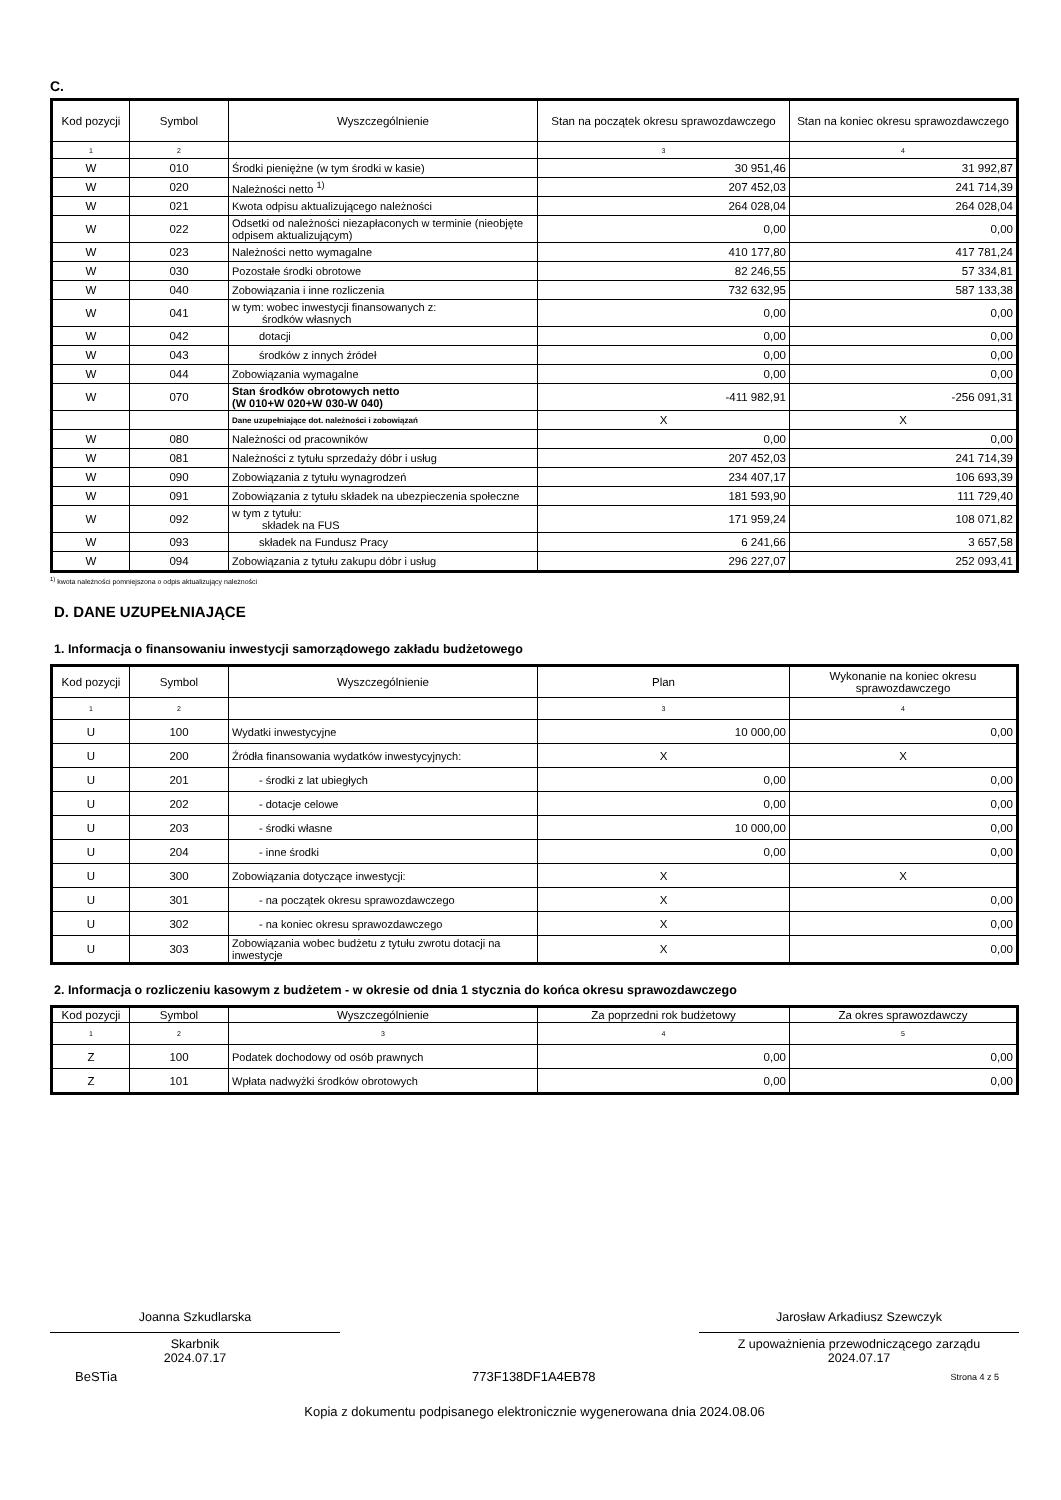C.
| Kod pozycji | Symbol | Wyszczególnienie | Stan na początek okresu sprawozdawczego | Stan na koniec okresu sprawozdawczego |
| --- | --- | --- | --- | --- |
| 1 | 2 | | 3 | 4 |
| W | 010 | Środki pieniężne (w tym środki w kasie) | 30 951,46 | 31 992,87 |
| W | 020 | Należności netto <sup>1)</sup> | 207 452,03 | 241 714,39 |
| W | 021 | Kwota odpisu aktualizującego należności | 264 028,04 | 264 028,04 |
| W | 022 | Odsetki od należności niezapłaconych w terminie (nieobjęte odpisem aktualizującym) | 0,00 | 0,00 |
| W | 023 | Należności netto wymagalne | 410 177,80 | 417 781,24 |
| W | 030 | Pozostałe środki obrotowe | 82 246,55 | 57 334,81 |
| W | 040 | Zobowiązania i inne rozliczenia | 732 632,95 | 587 133,38 |
| W | 041 | w tym: wobec inwestycji finansowanych z: środków własnych | 0,00 | 0,00 |
| W | 042 | dotacji | 0,00 | 0,00 |
| W | 043 | środków z innych źródeł | 0,00 | 0,00 |
| W | 044 | Zobowiązania wymagalne | 0,00 | 0,00 |
| W | 070 | Stan środków obrotowych netto (W 010+W 020+W 030-W 040) | -411 982,91 | -256 091,31 |
| | | Dane uzupełniające dot. należności i zobowiązań | X | X |
| W | 080 | Należności od pracowników | 0,00 | 0,00 |
| W | 081 | Należności z tytułu sprzedaży dóbr i usług | 207 452,03 | 241 714,39 |
| W | 090 | Zobowiązania z tytułu wynagrodzeń | 234 407,17 | 106 693,39 |
| W | 091 | Zobowiązania z tytułu składek na ubezpieczenia społeczne | 181 593,90 | 111 729,40 |
| W | 092 | w tym z tytułu: składek na FUS | 171 959,24 | 108 071,82 |
| W | 093 | składek na Fundusz Pracy | 6 241,66 | 3 657,58 |
| W | 094 | Zobowiązania z tytułu zakupu dóbr i usług | 296 227,07 | 252 093,41 |
<sup>1)</sup> kwota należności pomniejszona o odpis aktualizujący należności
D. DANE UZUPEŁNIAJĄCE
1. Informacja o finansowaniu inwestycji samorządowego zakładu budżetowego
| Kod pozycji | Symbol | Wyszczególnienie | Plan | Wykonanie na koniec okresu sprawozdawczego |
| --- | --- | --- | --- | --- |
| 1 | 2 | | 3 | 4 |
| U | 100 | Wydatki inwestycyjne | 10 000,00 | 0,00 |
| U | 200 | Źródła finansowania wydatków inwestycyjnych: | X | X |
| U | 201 | - środki z lat ubiegłych | 0,00 | 0,00 |
| U | 202 | - dotacje celowe | 0,00 | 0,00 |
| U | 203 | - środki własne | 10 000,00 | 0,00 |
| U | 204 | - inne środki | 0,00 | 0,00 |
| U | 300 | Zobowiązania dotyczące inwestycji: | X | X |
| U | 301 | - na początek okresu sprawozdawczego | X | 0,00 |
| U | 302 | - na koniec okresu sprawozdawczego | X | 0,00 |
| U | 303 | Zobowiązania wobec budżetu z tytułu zwrotu dotacji na inwestycje | X | 0,00 |
2. Informacja o rozliczeniu kasowym z budżetem - w okresie od dnia 1 stycznia do końca okresu sprawozdawczego
| Kod pozycji | Symbol | Wyszczególnienie | Za poprzedni rok budżetowy | Za okres sprawozdawczy |
| --- | --- | --- | --- | --- |
| 1 | 2 | 3 | 4 | 5 |
| Z | 100 | Podatek dochodowy od osób prawnych | 0,00 | 0,00 |
| Z | 101 | Wpłata nadwyżki środków obrotowych | 0,00 | 0,00 |
Joanna Szkudlarska
Skarbnik
2024.07.17
Jarosław Arkadiusz Szewczyk
Z upoważnienia przewodniczącego zarządu
2024.07.17
BeSTia 773F138DF1A4EB78 Strona 4 z 5
Kopia z dokumentu podpisanego elektronicznie wygenerowana dnia 2024.08.06